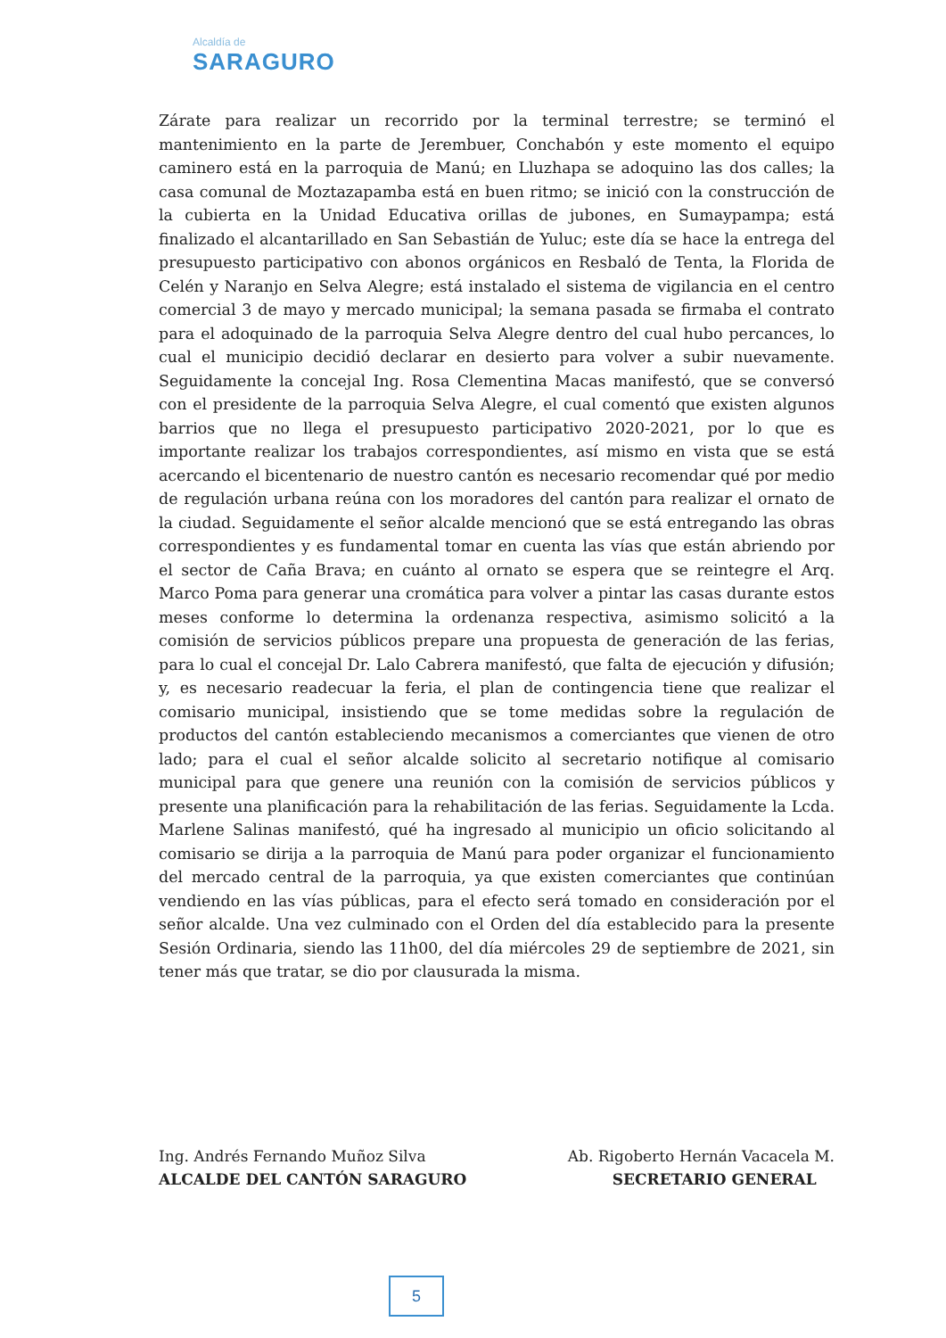Alcaldía de
SARAGURO
Zárate para realizar un recorrido por la terminal terrestre; se terminó el mantenimiento en la parte de Jerembuer, Conchabón y este momento el equipo caminero está en la parroquia de Manú; en Lluzhapa se adoquino las dos calles; la casa comunal de Moztazapamba está en buen ritmo; se inició con la construcción de la cubierta en la Unidad Educativa orillas de jubones, en Sumaypampa; está finalizado el alcantarillado en San Sebastián de Yuluc; este día se hace la entrega del presupuesto participativo con abonos orgánicos en Resbaló de Tenta, la Florida de Celén y Naranjo en Selva Alegre; está instalado el sistema de vigilancia en el centro comercial 3 de mayo y mercado municipal; la semana pasada se firmaba el contrato para el adoquinado de la parroquia Selva Alegre dentro del cual hubo percances, lo cual el municipio decidió declarar en desierto para volver a subir nuevamente. Seguidamente la concejal Ing. Rosa Clementina Macas manifestó, que se conversó con el presidente de la parroquia Selva Alegre, el cual comentó que existen algunos barrios que no llega el presupuesto participativo 2020-2021, por lo que es importante realizar los trabajos correspondientes, así mismo en vista que se está acercando el bicentenario de nuestro cantón es necesario recomendar qué por medio de regulación urbana reúna con los moradores del cantón para realizar el ornato de la ciudad. Seguidamente el señor alcalde mencionó que se está entregando las obras correspondientes y es fundamental tomar en cuenta las vías que están abriendo por el sector de Caña Brava; en cuánto al ornato se espera que se reintegre el Arq. Marco Poma para generar una cromática para volver a pintar las casas durante estos meses conforme lo determina la ordenanza respectiva, asimismo solicitó a la comisión de servicios públicos prepare una propuesta de generación de las ferias, para lo cual el concejal Dr. Lalo Cabrera manifestó, que falta de ejecución y difusión; y, es necesario readecuar la feria, el plan de contingencia tiene que realizar el comisario municipal, insistiendo que se tome medidas sobre la regulación de productos del cantón estableciendo mecanismos a comerciantes que vienen de otro lado; para el cual el señor alcalde solicito al secretario notifique al comisario municipal para que genere una reunión con la comisión de servicios públicos y presente una planificación para la rehabilitación de las ferias. Seguidamente la Lcda. Marlene Salinas manifestó, qué ha ingresado al municipio un oficio solicitando al comisario se dirija a la parroquia de Manú para poder organizar el funcionamiento del mercado central de la parroquia, ya que existen comerciantes que continúan vendiendo en las vías públicas, para el efecto será tomado en consideración por el señor alcalde. Una vez culminado con el Orden del día establecido para la presente Sesión Ordinaria, siendo las 11h00, del día miércoles 29 de septiembre de 2021, sin tener más que tratar, se dio por clausurada la misma.
Ing. Andrés Fernando Muñoz Silva
ALCALDE DEL CANTÓN SARAGURO
Ab. Rigoberto Hernán Vacacela M.
SECRETARIO GENERAL
5